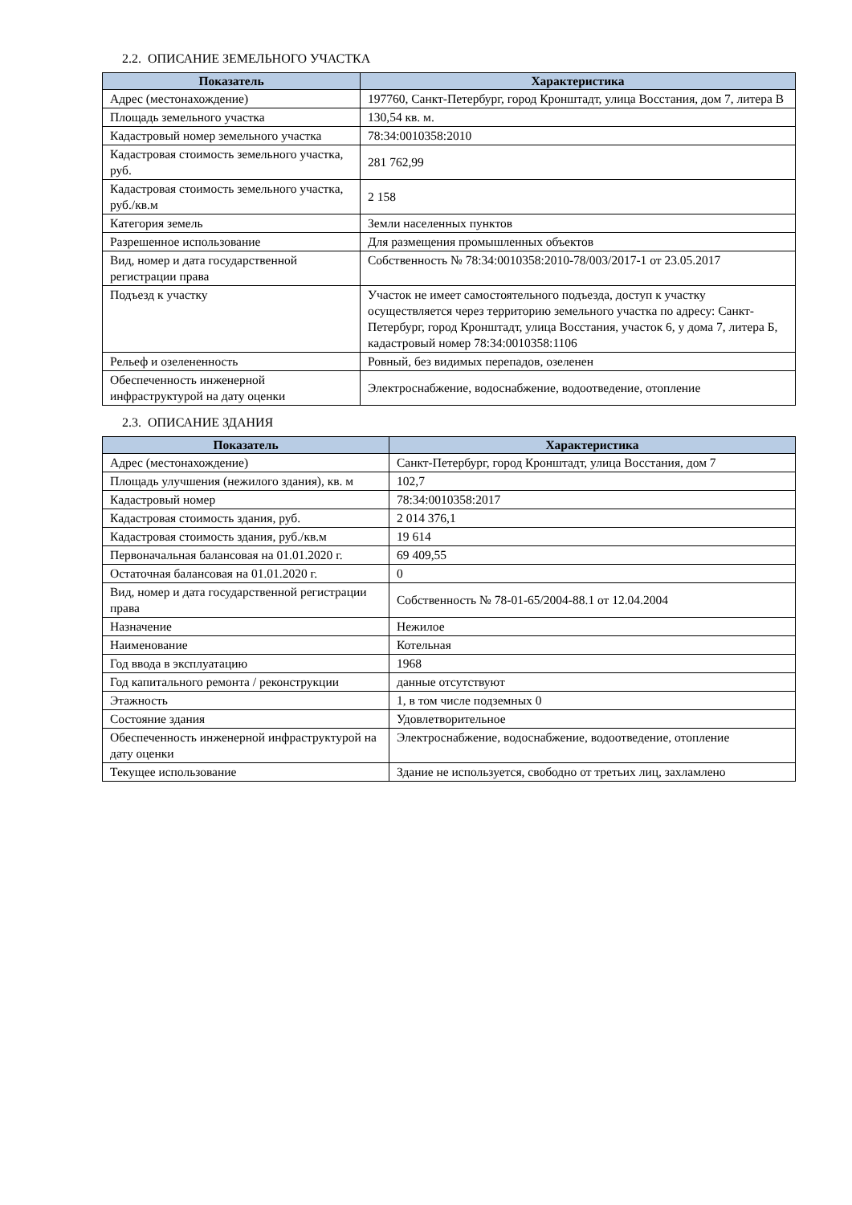2.2. ОПИСАНИЕ ЗЕМЕЛЬНОГО УЧАСТКА
| Показатель | Характеристика |
| --- | --- |
| Адрес (местонахождение) | 197760, Санкт-Петербург, город Кронштадт, улица Восстания, дом 7, литера В |
| Площадь земельного участка | 130,54 кв. м. |
| Кадастровый номер земельного участка | 78:34:0010358:2010 |
| Кадастровая стоимость земельного участка, руб. | 281 762,99 |
| Кадастровая стоимость земельного участка, руб./кв.м | 2 158 |
| Категория земель | Земли населенных пунктов |
| Разрешенное использование | Для размещения промышленных объектов |
| Вид, номер и дата государственной регистрации права | Собственность № 78:34:0010358:2010-78/003/2017-1 от 23.05.2017 |
| Подъезд к участку | Участок не имеет самостоятельного подъезда, доступ к участку осуществляется через территорию земельного участка по адресу: Санкт-Петербург, город Кронштадт, улица Восстания, участок 6, у дома 7, литера Б, кадастровый номер 78:34:0010358:1106 |
| Рельеф и озелененность | Ровный, без видимых перепадов, озеленен |
| Обеспеченность инженерной инфраструктурой на дату оценки | Электроснабжение, водоснабжение, водоотведение, отопление |
2.3. ОПИСАНИЕ ЗДАНИЯ
| Показатель | Характеристика |
| --- | --- |
| Адрес (местонахождение) | Санкт-Петербург, город Кронштадт, улица Восстания, дом 7 |
| Площадь улучшения (нежилого здания), кв. м | 102,7 |
| Кадастровый номер | 78:34:0010358:2017 |
| Кадастровая стоимость здания, руб. | 2 014 376,1 |
| Кадастровая стоимость здания, руб./кв.м | 19 614 |
| Первоначальная балансовая на 01.01.2020 г. | 69 409,55 |
| Остаточная балансовая на 01.01.2020 г. | 0 |
| Вид, номер и дата государственной регистрации права | Собственность № 78-01-65/2004-88.1 от 12.04.2004 |
| Назначение | Нежилое |
| Наименование | Котельная |
| Год ввода в эксплуатацию | 1968 |
| Год капитального ремонта / реконструкции | данные отсутствуют |
| Этажность | 1, в том числе подземных 0 |
| Состояние здания | Удовлетворительное |
| Обеспеченность инженерной инфраструктурой на дату оценки | Электроснабжение, водоснабжение, водоотведение, отопление |
| Текущее использование | Здание не используется, свободно от третьих лиц, захламлено |